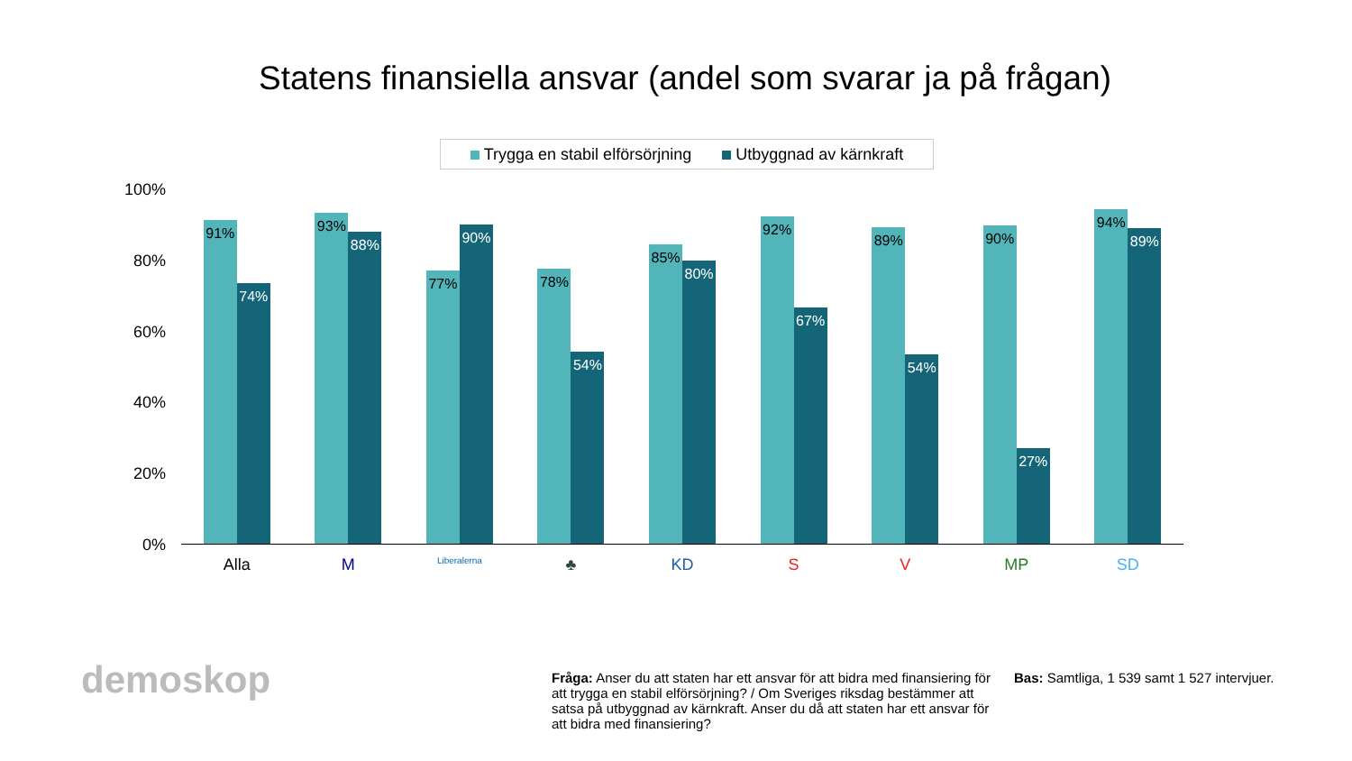Statens finansiella ansvar (andel som svarar ja på frågan)
Trygga en stabil elförsörjning Utbyggnad av kärnkraft
100%
80%
60%
40%
20%
0%
91%
74%
93%
88%
77%
90%
78%
54%
85%
80%
92%
67%
89%
54%
90%
27%
94%
89%
Alla M
Liberalerna
♣ KD S V MP SD
demoskop
Fråga: Anser du att staten har ett ansvar för att bidra med finansiering för att trygga en stabil elförsörjning? / Om Sveriges riksdag bestämmer att satsa på utbyggnad av kärnkraft. Anser du då att staten har ett ansvar för att bidra med finansiering?
Bas: Samtliga, 1 539 samt 1 527 intervjuer.